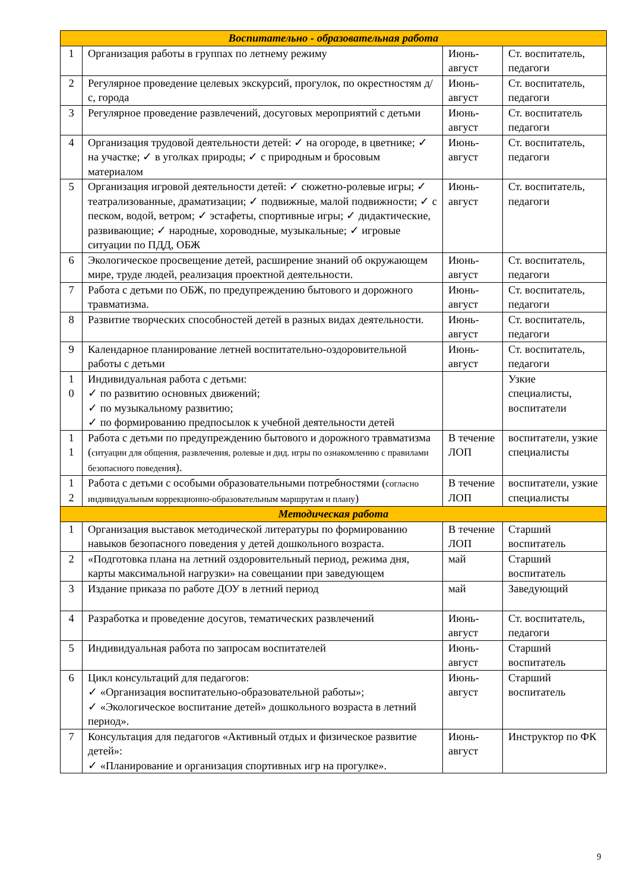| Воспитательно - образовательная работа | | | |
| 1 | Организация работы в группах по летнему режиму | Июнь-август | Ст. воспитатель, педагоги |
| 2 | Регулярное проведение целевых экскурсий, прогулок, по окрестностям д/с, города | Июнь-август | Ст. воспитатель, педагоги |
| 3 | Регулярное проведение развлечений, досуговых мероприятий с детьми | Июнь-август | Ст. воспитатель педагоги |
| 4 | Организация трудовой деятельности детей: ✓ на огороде, в цветнике; ✓ на участке; ✓ в уголках природы; ✓ с природным и бросовым материалом | Июнь-август | Ст. воспитатель, педагоги |
| 5 | Организация игровой деятельности детей: ✓ сюжетно-ролевые игры; ✓ театрализованные, драматизации; ✓ подвижные, малой подвижности; ✓ с песком, водой, ветром; ✓ эстафеты, спортивные игры; ✓ дидактические, развивающие; ✓ народные, хороводные, музыкальные; ✓ игровые ситуации по ПДД, ОБЖ | Июнь-август | Ст. воспитатель, педагоги |
| 6 | Экологическое просвещение детей, расширение знаний об окружающем мире, труде людей, реализация проектной деятельности. | Июнь-август | Ст. воспитатель, педагоги |
| 7 | Работа с детьми по ОБЖ, по предупреждению бытового и дорожного травматизма. | Июнь-август | Ст. воспитатель, педагоги |
| 8 | Развитие творческих способностей детей в разных видах деятельности. | Июнь-август | Ст. воспитатель, педагоги |
| 9 | Календарное планирование летней воспитательно-оздоровительной работы с детьми | Июнь-август | Ст. воспитатель, педагоги |
| 1 0 | Индивидуальная работа с детьми: ✓ по развитию основных движений; ✓ по музыкальному развитию; ✓ по формированию предпосылок к учебной деятельности детей | | Узкие специалисты, воспитатели |
| 1 1 | Работа с детьми по предупреждению бытового и дорожного травматизма ( ситуации для общения, развлечения, ролевые и дид. игры по ознакомлению с правилами безопасного поведения ). | В течение ЛОП | воспитатели, узкие специалисты |
| 1 2 | Работа с детьми с особыми образовательными потребностями ( согласно индивидуальным коррекционно-образовательным маршрутам и плану ) | В течение ЛОП | воспитатели, узкие специалисты |
| Методическая работа | | | |
| 1 | Организация выставок методической литературы по формированию навыков безопасного поведения у детей дошкольного возраста. | В течение ЛОП | Старший воспитатель |
| 2 | «Подготовка плана на летний оздоровительный период, режима дня, карты максимальной нагрузки» на совещании при заведующем | май | Старший воспитатель |
| 3 | Издание приказа по работе ДОУ в летний период | май | Заведующий |
| 4 | Разработка и проведение досугов, тематических развлечений | Июнь-август | Ст. воспитатель, педагоги |
| 5 | Индивидуальная работа по запросам воспитателей | Июнь-август | Старший воспитатель |
| 6 | Цикл консультаций для педагогов: ✓ «Организация воспитательно-образовательной работы»; ✓ «Экологическое воспитание детей» дошкольного возраста в летний период». | Июнь-август | Старший воспитатель |
| 7 | Консультация для педагогов «Активный отдых и физическое развитие детей»: ✓ «Планирование и организация спортивных игр на прогулке». | Июнь-август | Инструктор по ФК |
9